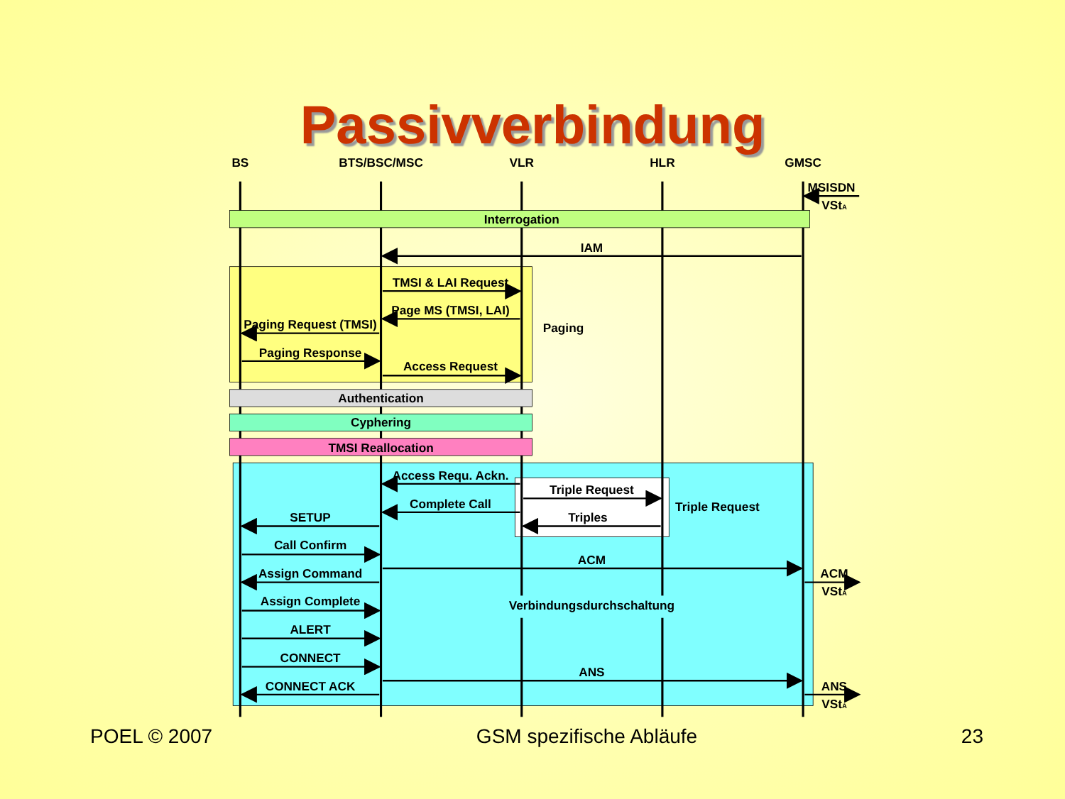Passivverbindung
BS
BTS/BSC/MSC
VLR
HLR
GMSC
MSISDN
VStA
Interrogation
IAM
TMSI & LAI Request
Page MS (TMSI, LAI)
Paging Request (TMSI)
Paging
Paging Response
Access Request
Authentication
Cyphering
TMSI Reallocation
Access Requ. Ackn.
Triple Request
Triple Request
Complete Call
Triples
SETUP
Call Confirm
ACM
Assign Command
ACM
VStA
Verbindungsdurchschaltung
Assign Complete
ALERT
CONNECT
ANS
CONNECT ACK
ANS
VStA
POEL © 2007 GSM spezifische Abläufe 23